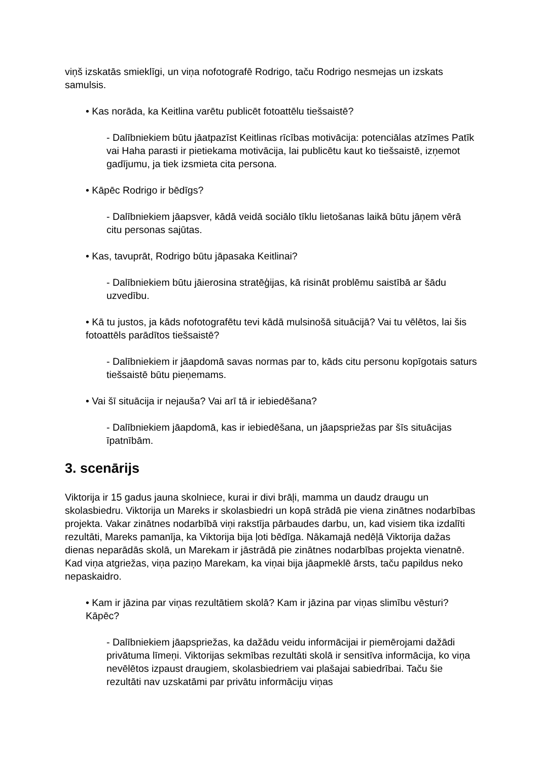viņš izskatās smieklīgi, un viņa nofotografē Rodrigo, taču Rodrigo nesmejas un izskats samulsis.
• Kas norāda, ka Keitlina varētu publicēt fotoattēlu tiešsaistē?
- Dalībniekiem būtu jāatpazīst Keitlinas rīcības motivācija: potenciālas atzīmes Patīk vai Haha parasti ir pietiekama motivācija, lai publicētu kaut ko tiešsaistē, izņemot gadījumu, ja tiek izsmieta cita persona.
• Kāpēc Rodrigo ir bēdīgs?
- Dalībniekiem jāapsver, kādā veidā sociālo tīklu lietošanas laikā būtu jāņem vērā citu personas sajūtas.
• Kas, tavuprāt, Rodrigo būtu jāpasaka Keitlinai?
- Dalībniekiem būtu jāierosina stratēģijas, kā risināt problēmu saistībā ar šādu uzvedību.
• Kā tu justos, ja kāds nofotografētu tevi kādā mulsinošā situācijā? Vai tu vēlētos, lai šis fotoattēls parādītos tiešsaistē?
- Dalībniekiem ir jāapdomā savas normas par to, kāds citu personu kopīgotais saturs tiešsaistē būtu pieņemams.
• Vai šī situācija ir nejauša? Vai arī tā ir iebiedēšana?
- Dalībniekiem jāapdomā, kas ir iebiedēšana, un jāapspriežas par šīs situācijas īpatnībām.
3. scenārijs
Viktorija ir 15 gadus jauna skolniece, kurai ir divi brāļi, mamma un daudz draugu un skolasbiedru. Viktorija un Mareks ir skolasbiedri un kopā strādā pie viena zinātnes nodarbības projekta. Vakar zinātnes nodarbībā viņi rakstīja pārbaudes darbu, un, kad visiem tika izdalīti rezultāti, Mareks pamanīja, ka Viktorija bija ļoti bēdīga. Nākamajā nedēļā Viktorija dažas dienas neparādās skolā, un Marekam ir jāstrādā pie zinātnes nodarbības projekta vienatnē. Kad viņa atgriežas, viņa paziņo Marekam, ka viņai bija jāapmeklē ārsts, taču papildus neko nepaskaidro.
• Kam ir jāzina par viņas rezultātiem skolā? Kam ir jāzina par viņas slimību vēsturi? Kāpēc?
- Dalībniekiem jāapspriežas, ka dažādu veidu informācijai ir piemērojami dažādi privātuma līmeņi. Viktorijas sekmības rezultāti skolā ir sensitīva informācija, ko viņa nevēlētos izpaust draugiem, skolasbiedriem vai plašajai sabiedrībai. Taču šie rezultāti nav uzskatāmi par privātu informāciju viņas